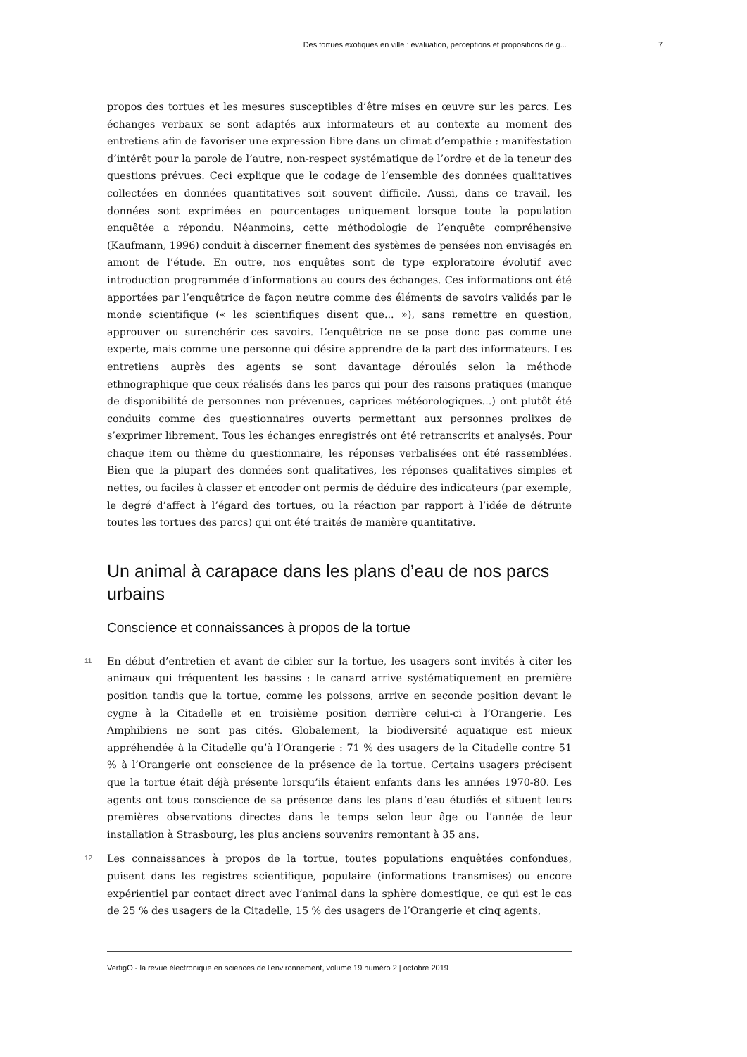Des tortues exotiques en ville : évaluation, perceptions et propositions de g... 7
propos des tortues et les mesures susceptibles d’être mises en œuvre sur les parcs. Les échanges verbaux se sont adaptés aux informateurs et au contexte au moment des entretiens afin de favoriser une expression libre dans un climat d’empathie : manifestation d’intérêt pour la parole de l’autre, non-respect systématique de l’ordre et de la teneur des questions prévues. Ceci explique que le codage de l’ensemble des données qualitatives collectées en données quantitatives soit souvent difficile. Aussi, dans ce travail, les données sont exprimées en pourcentages uniquement lorsque toute la population enquêtée a répondu. Néanmoins, cette méthodologie de l’enquête compréhensive (Kaufmann, 1996) conduit à discerner finement des systèmes de pensées non envisagés en amont de l’étude. En outre, nos enquêtes sont de type exploratoire évolutif avec introduction programmée d’informations au cours des échanges. Ces informations ont été apportées par l’enquêtrice de façon neutre comme des éléments de savoirs validés par le monde scientifique (« les scientifiques disent que... »), sans remettre en question, approuver ou surenchérir ces savoirs. L’enquêtrice ne se pose donc pas comme une experte, mais comme une personne qui désire apprendre de la part des informateurs. Les entretiens auprès des agents se sont davantage déroulés selon la méthode ethnographique que ceux réalisés dans les parcs qui pour des raisons pratiques (manque de disponibilité de personnes non prévenues, caprices météorologiques...) ont plutôt été conduits comme des questionnaires ouverts permettant aux personnes prolixes de s’exprimer librement. Tous les échanges enregistrés ont été retranscrits et analysés. Pour chaque item ou thème du questionnaire, les réponses verbalisées ont été rassemblées. Bien que la plupart des données sont qualitatives, les réponses qualitatives simples et nettes, ou faciles à classer et encoder ont permis de déduire des indicateurs (par exemple, le degré d’affect à l’égard des tortues, ou la réaction par rapport à l’idée de détruite toutes les tortues des parcs) qui ont été traités de manière quantitative.
Un animal à carapace dans les plans d’eau de nos parcs urbains
Conscience et connaissances à propos de la tortue
11 En début d’entretien et avant de cibler sur la tortue, les usagers sont invités à citer les animaux qui fréquentent les bassins : le canard arrive systématiquement en première position tandis que la tortue, comme les poissons, arrive en seconde position devant le cygne à la Citadelle et en troisième position derrière celui-ci à l’Orangerie. Les Amphibiens ne sont pas cités. Globalement, la biodiversité aquatique est mieux appréhendée à la Citadelle qu’à l’Orangerie : 71 % des usagers de la Citadelle contre 51 % à l’Orangerie ont conscience de la présence de la tortue. Certains usagers précisent que la tortue était déjà présente lorsqu’ils étaient enfants dans les années 1970-80. Les agents ont tous conscience de sa présence dans les plans d’eau étudiés et situent leurs premières observations directes dans le temps selon leur âge ou l’année de leur installation à Strasbourg, les plus anciens souvenirs remontant à 35 ans.
12 Les connaissances à propos de la tortue, toutes populations enquêtées confondues, puisent dans les registres scientifique, populaire (informations transmises) ou encore expérientiel par contact direct avec l’animal dans la sphère domestique, ce qui est le cas de 25 % des usagers de la Citadelle, 15 % des usagers de l’Orangerie et cinq agents,
VertigO - la revue électronique en sciences de l'environnement, volume 19 numéro 2 | octobre 2019